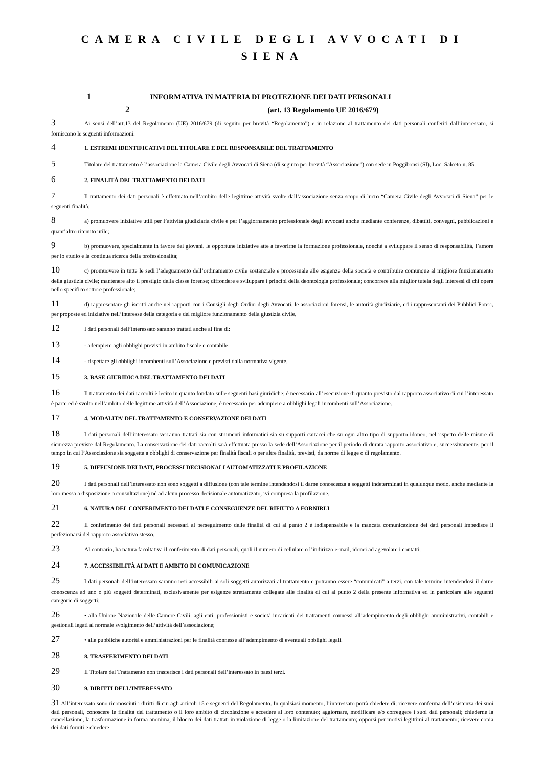CAMERA CIVILE DEGLI AVVOCATI DI SIENA
1 INFORMATIVA IN MATERIA DI PROTEZIONE DEI DATI PERSONALI
2 (art. 13 Regolamento UE 2016/679)
3 Ai sensi dell’art.13 del Regolamento (UE) 2016/679 (di seguito per brevità “Regolamento”) e in relazione al trattamento dei dati personali conferiti dall’interessato, si forniscono le seguenti informazioni.
4 1. ESTREMI IDENTIFICATIVI DEL TITOLARE E DEL RESPONSABILE DEL TRATTAMENTO
5 Titolare del trattamento è l’associazione la Camera Civile degli Avvocati di Siena (di seguito per brevità “Associazione”) con sede in Poggibonsi (SI), Loc. Salceto n. 85.
6 2. FINALITÀ DEL TRATTAMENTO DEI DATI
7 Il trattamento dei dati personali è effettuato nell’ambito delle legittime attività svolte dall’associazione senza scopo di lucro “Camera Civile degli Avvocati di Siena” per le seguenti finalità:
8 a) promuovere iniziative utili per l’attività giudiziaria civile e per l’aggiornamento professionale degli avvocati anche mediante conferenze, dibattiti, convegni, pubblicazioni e quant’altro ritenuto utile;
9 b) promuovere, specialmente in favore dei giovani, le opportune iniziative atte a favorirne la formazione professionale, nonchè a sviluppare il senso di responsabilità, l’amore per lo studio e la continua ricerca della professionalità;
10 c) promuovere in tutte le sedi l’adeguamento dell’ordinamento civile sostanziale e processuale alle esigenze della società e contribuire comunque al migliore funzionamento della giustizia civile; mantenere alto il prestigio della classe forense; diffondere e sviluppare i principi della deontologia professionale; concorrere alla miglior tutela degli interessi di chi opera nello specifico settore professionale;
11 d) rappresentare gli iscritti anche nei rapporti con i Consigli degli Ordini degli Avvocati, le associazioni forensi, le autorità giudiziarie, ed i rappresentanti dei Pubblici Poteri, per proposte ed iniziative nell’interesse della categoria e del migliore funzionamento della giustizia civile.
12 I dati personali dell’interessato saranno trattati anche al fine di:
13 - adempiere agli obblighi previsti in ambito fiscale e contabile;
14 - rispettare gli obblighi incombenti sull’Associazione e previsti dalla normativa vigente.
15 3. BASE GIURIDICA DEL TRATTAMENTO DEI DATI
16 Il trattamento dei dati raccolti è lecito in quanto fondato sulle seguenti basi giuridiche: è necessario all’esecuzione di quanto previsto dal rapporto associativo di cui l’interessato è parte ed è svolto nell’ambito delle legittime attività dell’Associazione; è necessario per adempiere a obblighi legali incombenti sull’Associazione.
17 4. MODALITA’ DEL TRATTAMENTO E CONSERVAZIONE DEI DATI
18 I dati personali dell’interessato verranno trattati sia con strumenti informatici sia su supporti cartacei che su ogni altro tipo di supporto idoneo, nel rispetto delle misure di sicurezza previste dal Regolamento. La conservazione dei dati raccolti sarà effettuata presso la sede dell’Associazione per il periodo di durata rapporto associativo e, successivamente, per il tempo in cui l’Associazione sia soggetta a obblighi di conservazione per finalità fiscali o per altre finalità, previsti, da norme di legge o di regolamento.
19 5. DIFFUSIONE DEI DATI, PROCESSI DECISIONALI AUTOMATIZZATI E PROFILAZIONE
20 I dati personali dell’interessato non sono soggetti a diffusione (con tale termine intendendosi il darne conoscenza a soggetti indeterminati in qualunque modo, anche mediante la loro messa a disposizione o consultazione) né ad alcun processo decisionale automatizzato, ivi compresa la profilazione.
21 6. NATURA DEL CONFERIMENTO DEI DATI E CONSEGUENZE DEL RIFIUTO A FORNIRLI
22 Il conferimento dei dati personali necessari al perseguimento delle finalità di cui al punto 2 è indispensabile e la mancata comunicazione dei dati personali impedisce il perfezionarsi del rapporto associativo stesso.
23 Al contrario, ha natura facoltativa il conferimento di dati personali, quali il numero di cellulare o l’indirizzo e-mail, idonei ad agevolare i contatti.
24 7. ACCESSIBILITÀ AI DATI E AMBITO DI COMUNICAZIONE
25 I dati personali dell’interessato saranno resi accessibili ai soli soggetti autorizzati al trattamento e potranno essere “comunicati” a terzi, con tale termine intendendosi il darne conoscenza ad uno o più soggetti determinati, esclusivamente per esigenze strettamente collegate alle finalità di cui al punto 2 della presente informativa ed in particolare alle seguenti categorie di soggetti:
26 • alla Unione Nazionale delle Camere Civili, agli enti, professionisti e società incaricati dei trattamenti connessi all’adempimento degli obblighi amministrativi, contabili e gestionali legati al normale svolgimento dell’attività dell’associazione;
27 • alle pubbliche autorità e amministrazioni per le finalità connesse all’adempimento di eventuali obblighi legali.
28 8. TRASFERIMENTO DEI DATI
29 Il Titolare del Trattamento non trasferisce i dati personali dell’interessato in paesi terzi.
30 9. DIRITTI DELL’INTERESSATO
31 All’interessato sono riconosciuti i diritti di cui agli articoli 15 e seguenti del Regolamento. In qualsiasi momento, l’interessato potrà chiedere di: ricevere conferma dell’esistenza dei suoi dati personali, conoscere le finalità del trattamento o il loro ambito di circolazione e accedere al loro contenuto; aggiornare, modificare e/o correggere i suoi dati personali; chiederne la cancellazione, la trasformazione in forma anonima, il blocco dei dati trattati in violazione di legge o la limitazione del trattamento; opporsi per motivi legittimi al trattamento; ricevere copia dei dati forniti e chiedere